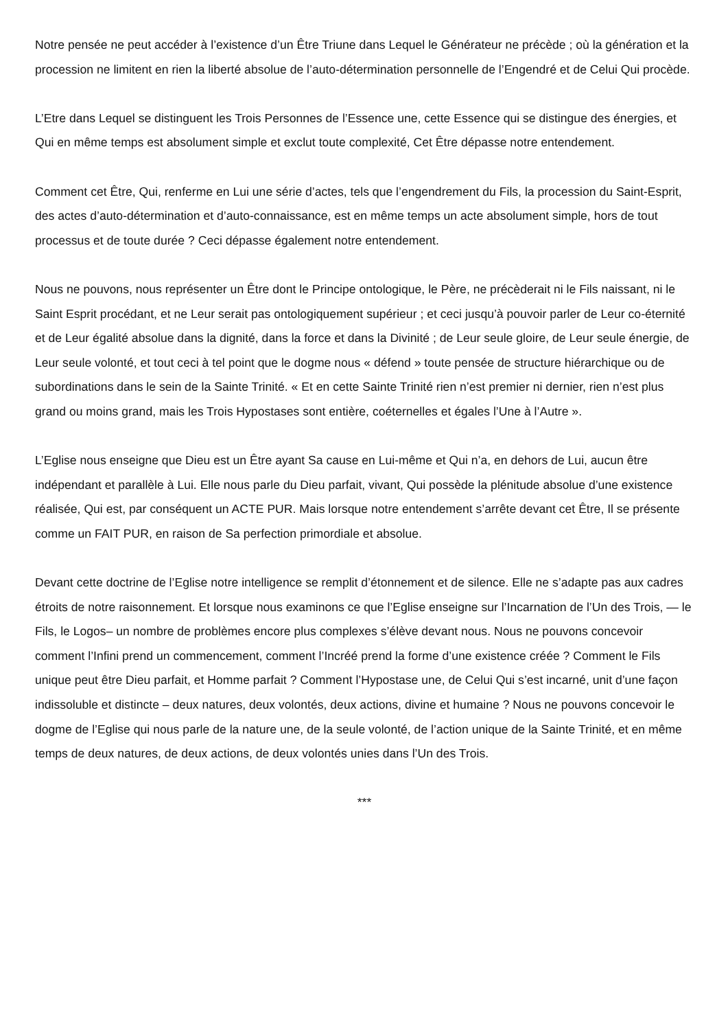Notre pensée ne peut accéder à l’existence d’un Être Triune dans Lequel le Générateur ne précède ; où la génération et la procession ne limitent en rien la liberté absolue de l’auto-détermination personnelle de l’Engendré et de Celui Qui procède.
L’Etre dans Lequel se distinguent les Trois Personnes de l’Essence une, cette Essence qui se distingue des énergies, et Qui en même temps est absolument simple et exclut toute complexité, Cet Être dépasse notre entendement.
Comment cet Être, Qui, renferme en Lui une série d’actes, tels que l’engendrement du Fils, la procession du Saint-Esprit, des actes d’auto-détermination et d’auto-connaissance, est en même temps un acte absolument simple, hors de tout processus et de toute durée ? Ceci dépasse également notre entendement.
Nous ne pouvons, nous représenter un Être dont le Principe ontologique, le Père, ne précèderait ni le Fils naissant, ni le Saint Esprit procédant, et ne Leur serait pas ontologiquement supérieur ; et ceci jusqu’à pouvoir parler de Leur co-éternité et de Leur égalité absolue dans la dignité, dans la force et dans la Divinité ; de Leur seule gloire, de Leur seule énergie, de Leur seule volonté, et tout ceci à tel point que le dogme nous « défend » toute pensée de structure hiérarchique ou de subordinations dans le sein de la Sainte Trinité. « Et en cette Sainte Trinité rien n’est premier ni dernier, rien n’est plus grand ou moins grand, mais les Trois Hypostases sont entière, coéternelles et égales l’Une à l’Autre ».
L’Eglise nous enseigne que Dieu est un Être ayant Sa cause en Lui-même et Qui n’a, en dehors de Lui, aucun être indépendant et parallèle à Lui. Elle nous parle du Dieu parfait, vivant, Qui possède la plénitude absolue d’une existence réalisée, Qui est, par conséquent un ACTE PUR. Mais lorsque notre entendement s’arrête devant cet Être, Il se présente comme un FAIT PUR, en raison de Sa perfection primordiale et absolue.
Devant cette doctrine de l’Eglise notre intelligence se remplit d’étonnement et de silence. Elle ne s’adapte pas aux cadres étroits de notre raisonnement. Et lorsque nous examinons ce que l’Eglise enseigne sur l’Incarnation de l’Un des Trois, — le Fils, le Logos– un nombre de problèmes encore plus complexes s’élève devant nous. Nous ne pouvons concevoir comment l’Infini prend un commencement, comment l’Incréé prend la forme d’une existence créée ? Comment le Fils unique peut être Dieu parfait, et Homme parfait ? Comment l’Hypostase une, de Celui Qui s’est incarné, unit d’une façon indissoluble et distincte – deux natures, deux volontés, deux actions, divine et humaine ? Nous ne pouvons concevoir le dogme de l’Eglise qui nous parle de la nature une, de la seule volonté, de l’action unique de la Sainte Trinité, et en même temps de deux natures, de deux actions, de deux volontés unies dans l’Un des Trois.
***